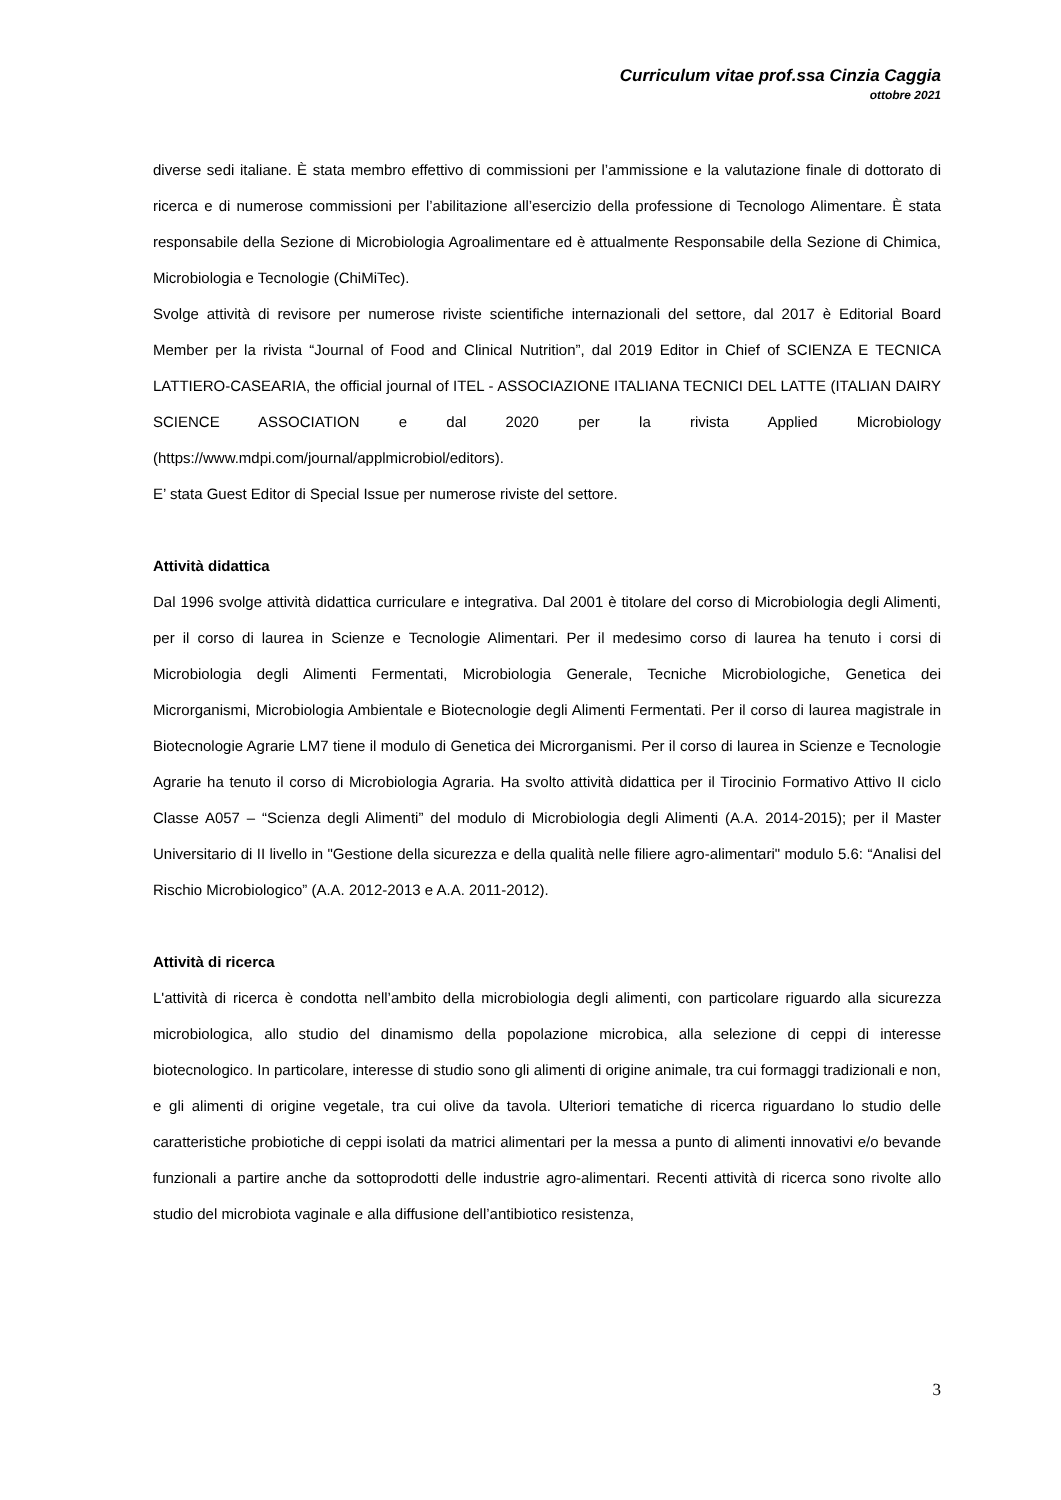Curriculum vitae prof.ssa Cinzia Caggia
ottobre 2021
diverse sedi italiane. È stata membro effettivo di commissioni per l’ammissione e la valutazione finale di dottorato di ricerca e di numerose commissioni per l’abilitazione all’esercizio della professione di Tecnologo Alimentare. È stata responsabile della Sezione di Microbiologia Agroalimentare ed è attualmente Responsabile della Sezione di Chimica, Microbiologia e Tecnologie (ChiMiTec).
Svolge attività di revisore per numerose riviste scientifiche internazionali del settore, dal 2017 è Editorial Board Member per la rivista “Journal of Food and Clinical Nutrition”, dal 2019 Editor in Chief of SCIENZA E TECNICA LATTIERO-CASEARIA, the official journal of ITEL - ASSOCIAZIONE ITALIANA TECNICI DEL LATTE (ITALIAN DAIRY SCIENCE ASSOCIATION e dal 2020 per la rivista Applied Microbiology (https://www.mdpi.com/journal/applmicrobiol/editors).
E’ stata Guest Editor di Special Issue per numerose riviste del settore.
Attività didattica
Dal 1996 svolge attività didattica curriculare e integrativa. Dal 2001 è titolare del corso di Microbiologia degli Alimenti, per il corso di laurea in Scienze e Tecnologie Alimentari. Per il medesimo corso di laurea ha tenuto i corsi di Microbiologia degli Alimenti Fermentati, Microbiologia Generale, Tecniche Microbiologiche, Genetica dei Microrganismi, Microbiologia Ambientale e Biotecnologie degli Alimenti Fermentati. Per il corso di laurea magistrale in Biotecnologie Agrarie LM7 tiene il modulo di Genetica dei Microrganismi. Per il corso di laurea in Scienze e Tecnologie Agrarie ha tenuto il corso di Microbiologia Agraria. Ha svolto attività didattica per il Tirocinio Formativo Attivo II ciclo Classe A057 – “Scienza degli Alimenti” del modulo di Microbiologia degli Alimenti (A.A. 2014-2015); per il Master Universitario di II livello in "Gestione della sicurezza e della qualità nelle filiere agro-alimentari" modulo 5.6: “Analisi del Rischio Microbiologico” (A.A. 2012-2013 e A.A. 2011-2012).
Attività di ricerca
L'attività di ricerca è condotta nell’ambito della microbiologia degli alimenti, con particolare riguardo alla sicurezza microbiologica, allo studio del dinamismo della popolazione microbica, alla selezione di ceppi di interesse biotecnologico. In particolare, interesse di studio sono gli alimenti di origine animale, tra cui formaggi tradizionali e non, e gli alimenti di origine vegetale, tra cui olive da tavola. Ulteriori tematiche di ricerca riguardano lo studio delle caratteristiche probiotiche di ceppi isolati da matrici alimentari per la messa a punto di alimenti innovativi e/o bevande funzionali a partire anche da sottoprodotti delle industrie agro-alimentari. Recenti attività di ricerca sono rivolte allo studio del microbiota vaginale e alla diffusione dell’antibiotico resistenza,
3